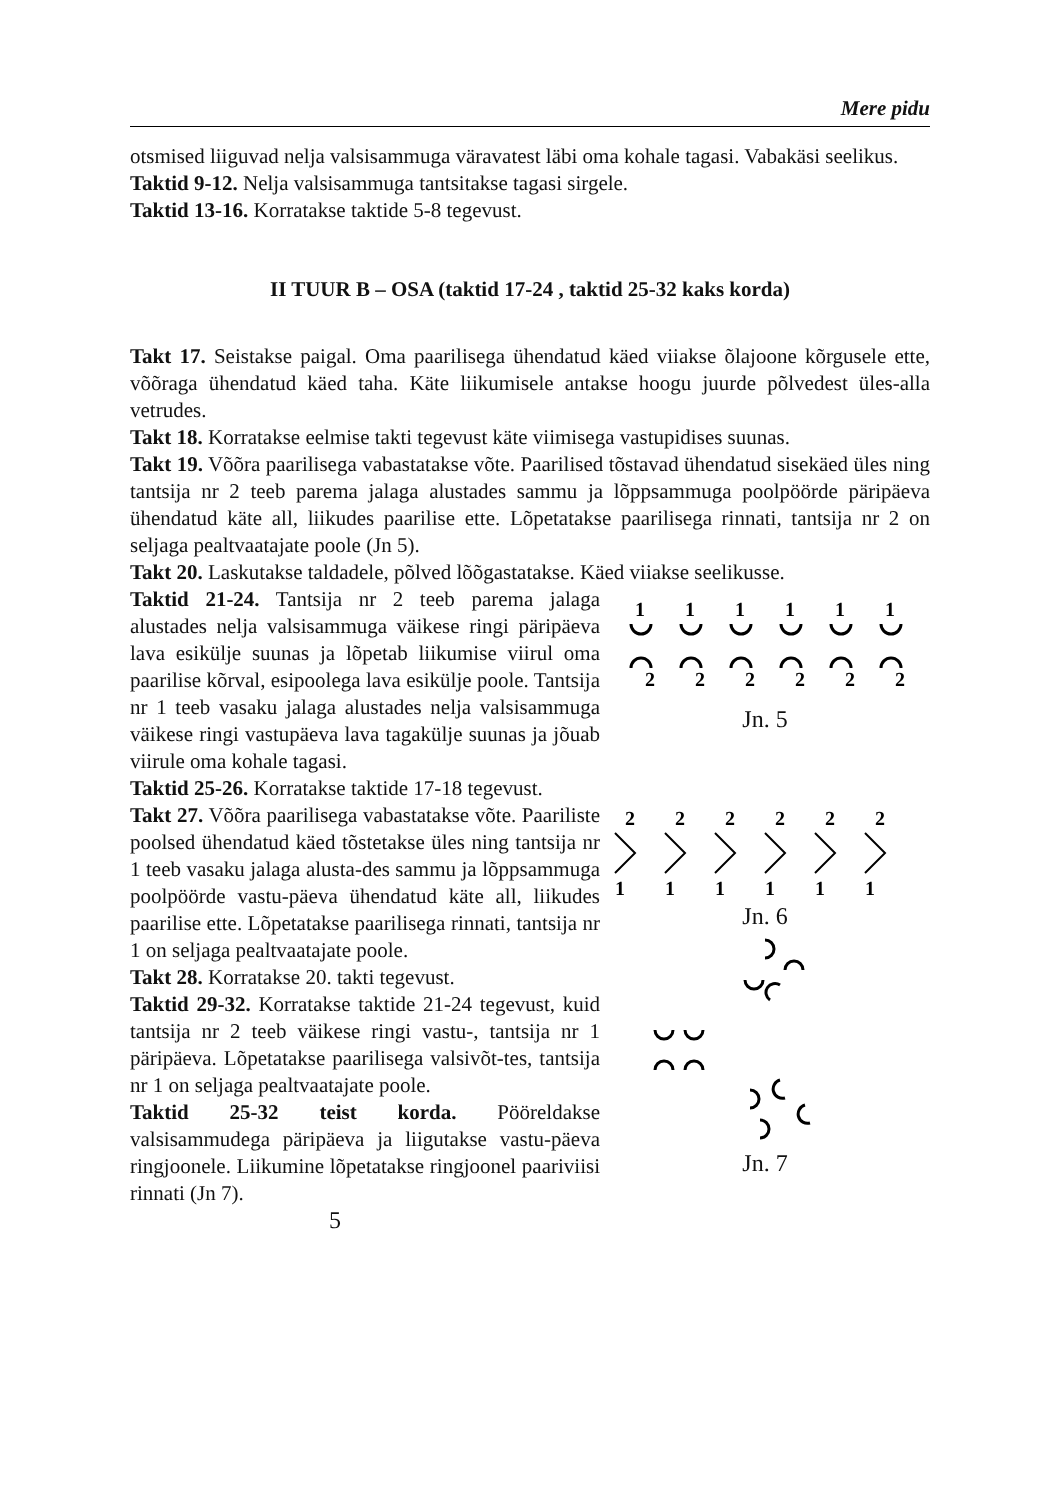Mere pidu
otsmised liiguvad nelja valsisammuga väravatest läbi oma kohale tagasi. Vabakäsi seelikus.
Taktid 9-12. Nelja valsisammuga tantsitakse tagasi sirgele.
Taktid 13-16. Korratakse taktide 5-8 tegevust.
II TUUR B – OSA (taktid 17-24 , taktid 25-32 kaks korda)
Takt 17. Seistakse paigal. Oma paarilisega ühendatud käed viiakse õlajoone kõrgusele ette, võõraga ühendatud käed taha. Käte liikumisele antakse hoogu juurde põlvedest üles-alla vetrudes.
Takt 18. Korratakse eelmise takti tegevust käte viimisega vastupidises suunas.
Takt 19. Võõra paarilisega vabastatakse võte. Paarilised tõstavad ühendatud sisekäed üles ning tantsija nr 2 teeb parema jalaga alustades sammu ja lõppsammuga poolpöörde päripäeva ühendatud käte all, liikudes paarilise ette. Lõpetatakse paarilisega rinnati, tantsija nr 2 on seljaga pealtvaatajate poole (Jn 5).
Takt 20. Laskutakse taldadele, põlved lõõgastatakse. Käed viiakse seelikusse.
Taktid 21-24. Tantsija nr 2 teeb parema jalaga alustades nelja valsisammuga väikese ringi päripäeva lava esikülje suunas ja lõpetab liikumise viirul oma paarilise kõrval, esipoolega lava esikülje poole. Tantsija nr 1 teeb vasaku jalaga alustades nelja valsisammuga väikese ringi vastupäeva lava tagakülje suunas ja jõuab viirule oma kohale tagasi.
Taktid 25-26. Korratakse taktide 17-18 tegevust.
Takt 27. Võõra paarilisega vabastatakse võte. Paariliste poolsed ühendatud käed tõstetakse üles ning tantsija nr 1 teeb vasaku jalaga alusta-des sammu ja lõppsammuga poolpöörde vastu-päeva ühendatud käte all, liikudes paarilise ette. Lõpetatakse paarilisega rinnati, tantsija nr 1 on seljaga pealtvaatajate poole.
Takt 28. Korratakse 20. takti tegevust.
Taktid 29-32. Korratakse taktide 21-24 tegevust, kuid tantsija nr 2 teeb väikese ringi vastu-, tantsija nr 1 päripäeva. Lõpetatakse paarilisega valsivõt-tes, tantsija nr 1 on seljaga pealtvaatajate poole.
Taktid 25-32 teist korda. Pööreldakse valsisammudega päripäeva ja liigutakse vastu-päeva ringjoonele. Liikumine lõpetatakse ringjoonel paariviisi rinnati (Jn 7).
5
1
1
1
1
1
1
2
2
2
2
2
2
Jn. 5
2
2
2
2
2
2
1
1
1
1
1
1
Jn. 6
Jn. 7